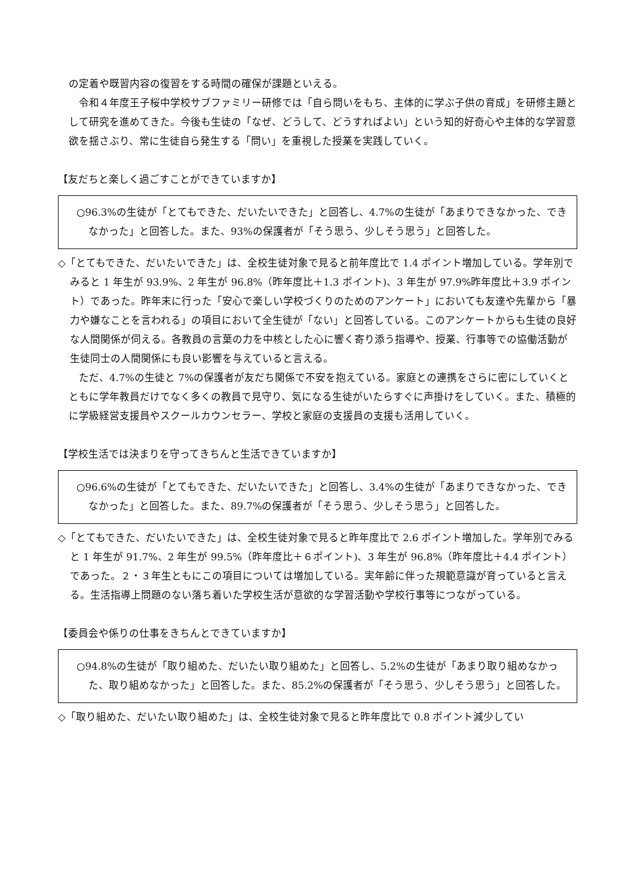の定着や既習内容の復習をする時間の確保が課題といえる。
　令和４年度王子桜中学校サブファミリー研修では「自ら問いをもち、主体的に学ぶ子供の育成」を研修主題として研究を進めてきた。今後も生徒の「なぜ、どうして、どうすればよい」という知的好奇心や主体的な学習意欲を揺さぶり、常に生徒自ら発生する「問い」を重視した授業を実践していく。
【友だちと楽しく過ごすことができていますか】
○96.3%の生徒が「とてもできた、だいたいできた」と回答し、4.7%の生徒が「あまりできなかった、できなかった」と回答した。また、93%の保護者が「そう思う、少しそう思う」と回答した。
◇「とてもできた、だいたいできた」は、全校生徒対象で見ると前年度比で 1.4 ポイント増加している。学年別でみると 1 年生が 93.9%、2 年生が 96.8%（昨年度比＋1.3 ポイント)、3 年生が 97.9%昨年度比＋3.9 ポイント）であった。昨年末に行った「安心で楽しい学校づくりのためのアンケート」においても友達や先輩から「暴力や嫌なことを言われる」の項目において全生徒が「ない」と回答している。このアンケートからも生徒の良好な人間関係が伺える。各教員の言葉の力を中核とした心に響く寄り添う指導や、授業、行事等での協働活動が生徒同士の人間関係にも良い影響を与えていると言える。
　ただ、4.7%の生徒と 7%の保護者が友だち関係で不安を抱えている。家庭との連携をさらに密にしていくとともに学年教員だけでなく多くの教員で見守り、気になる生徒がいたらすぐに声掛けをしていく。また、積極的に学級経営支援員やスクールカウンセラー、学校と家庭の支援員の支援も活用していく。
【学校生活では決まりを守ってきちんと生活できていますか】
○96.6%の生徒が「とてもできた、だいたいできた」と回答し、3.4%の生徒が「あまりできなかった、できなかった」と回答した。また、89.7%の保護者が「そう思う、少しそう思う」と回答した。
◇「とてもできた、だいたいできた」は、全校生徒対象で見ると昨年度比で 2.6 ポイント増加した。学年別でみると 1 年生が 91.7%、2 年生が 99.5%（昨年度比＋６ポイント)、3 年生が 96.8%（昨年度比＋4.4 ポイント）であった。２・３年生ともにこの項目については増加している。実年齢に伴った規範意識が育っていると言える。生活指導上問題のない落ち着いた学校生活が意欲的な学習活動や学校行事等につながっている。
【委員会や係りの仕事をきちんとできていますか】
○94.8%の生徒が「取り組めた、だいたい取り組めた」と回答し、5.2%の生徒が「あまり取り組めなかった、取り組めなかった」と回答した。また、85.2%の保護者が「そう思う、少しそう思う」と回答した。
◇「取り組めた、だいたい取り組めた」は、全校生徒対象で見ると昨年度比で 0.8 ポイント減少してい